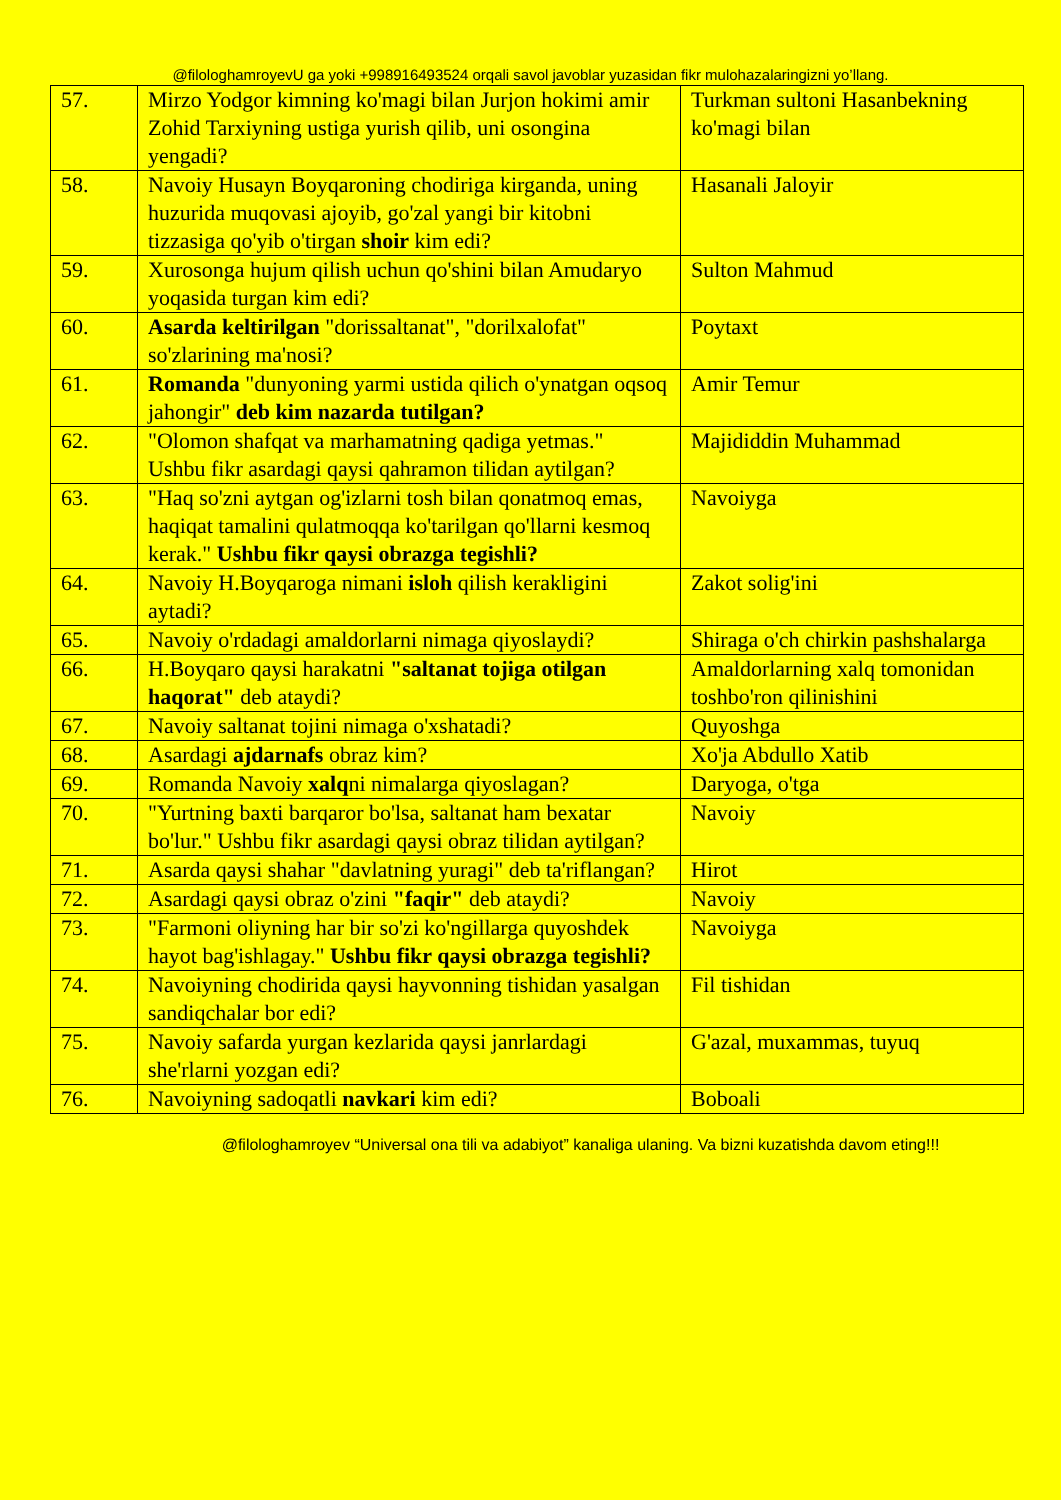@filologhamroyevU ga yoki +998916493524 orqali savol javoblar yuzasidan fikr mulohazalaringizni yo’llang.
| 57. | Mirzo Yodgor kimning ko'magi bilan Jurjon hokimi amir Zohid Tarxiyning ustiga yurish qilib, uni osongina yengadi? | Turkman sultoni Hasanbekning ko'magi bilan |
| 58. | Navoiy Husayn Boyqaroning chodiriga kirganda, uning huzurida muqovasi ajoyib, go'zal yangi bir kitobni tizzasiga qo'yib o'tirgan shoir kim edi? | Hasanali Jaloyir |
| 59. | Xurosonga hujum qilish uchun qo'shini bilan Amudaryo yoqasida turgan kim edi? | Sulton Mahmud |
| 60. | Asarda keltirilgan "dorissaltanat", "dorilxalofat" so'zlarining ma'nosi? | Poytaxt |
| 61. | Romanda "dunyoning yarmi ustida qilich o'ynatgan oqsoq jahongir" deb kim nazarda tutilgan? | Amir Temur |
| 62. | "Olomon shafqat va marhamatning qadiga yetmas." Ushbu fikr asardagi qaysi qahramon tilidan aytilgan? | Majididdin Muhammad |
| 63. | "Haq so'zni aytgan og'izlarni tosh bilan qonatmoq emas, haqiqat tamalini qulatmoqqa ko'tarilgan qo'llarni kesmoq kerak." Ushbu fikr qaysi obrazga tegishli? | Navoiyga |
| 64. | Navoiy H.Boyqaroga nimani isloh qilish kerakligini aytadi? | Zakot solig'ini |
| 65. | Navoiy o'rdadagi amaldorlarni nimaga qiyoslaydi? | Shiraga o'ch chirkin pashshalarga |
| 66. | H.Boyqaro qaysi harakatni "saltanat tojiga otilgan haqorat" deb ataydi? | Amaldorlarning xalq tomonidan toshbo'ron qilinishini |
| 67. | Navoiy saltanat tojini nimaga o'xshatadi? | Quyoshga |
| 68. | Asardagi ajdarnafs obraz kim? | Xo'ja Abdullo Xatib |
| 69. | Romanda Navoiy xalq ni nimalarga qiyoslagan? | Daryoga, o'tga |
| 70. | "Yurtning baxti barqaror bo'lsa, saltanat ham bexatar bo'lur." Ushbu fikr asardagi qaysi obraz tilidan aytilgan? | Navoiy |
| 71. | Asarda qaysi shahar "davlatning yuragi" deb ta'riflangan? | Hirot |
| 72. | Asardagi qaysi obraz o'zini "faqir" deb ataydi? | Navoiy |
| 73. | "Farmoni oliyning har bir so'zi ko'ngillarga quyoshdek hayot bag'ishlagay." Ushbu fikr qaysi obrazga tegishli? | Navoiyga |
| 74. | Navoiyning chodirida qaysi hayvonning tishidan yasalgan sandiqchalar bor edi? | Fil tishidan |
| 75. | Navoiy safarda yurgan kezlarida qaysi janrlardagi she'rlarni yozgan edi? | G'azal, muxammas, tuyuq |
| 76. | Navoiyning sadoqatli navkari kim edi? | Boboali |
@filologhamroyev “Universal ona tili va adabiyot” kanaliga ulaning. Va bizni kuzatishda davom eting!!!